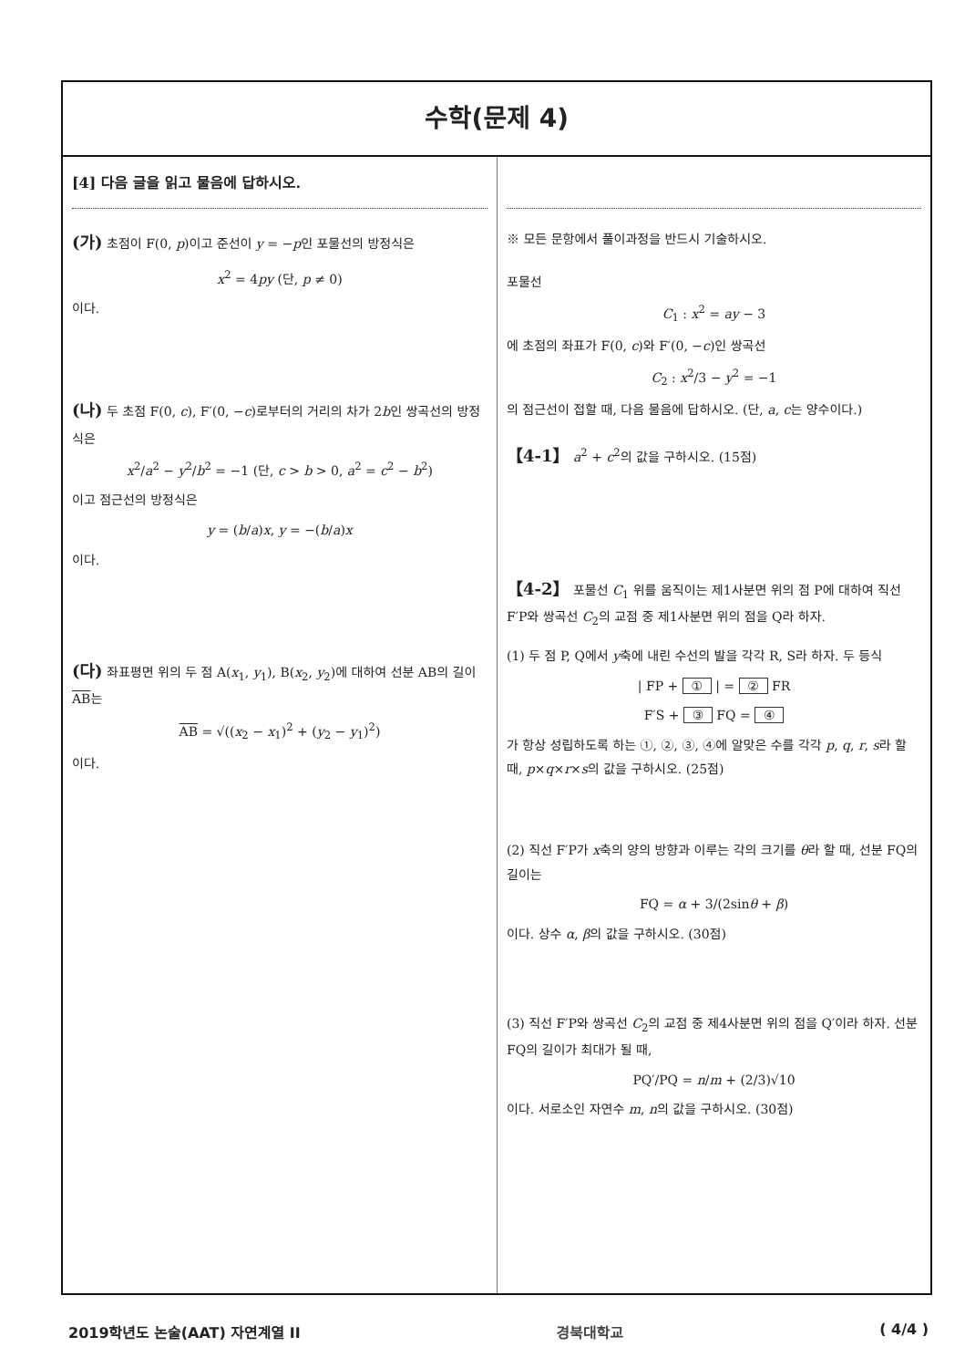수학(문제 4)
[4] 다음 글을 읽고 물음에 답하시오.
(가) 초점이 F(0, p)이고 준선이 y = −p인 포물선의 방정식은
x<sup>2</sup> = 4py (단, p ≠ 0)
이다.
(나) 두 초점 F(0, c), F′(0, −c)로부터의 거리의 차가 2b인 쌍곡선의 방정식은
x<sup>2</sup>/a<sup>2</sup> − y<sup>2</sup>/b<sup>2</sup> = −1 (단, c > b > 0, a<sup>2</sup> = c<sup>2</sup> − b<sup>2</sup>)
이고 점근선의 방정식은
y = (b/a)x, y = −(b/a)x
이다.
(다) 좌표평면 위의 두 점 A(x<sub>1</sub>, y<sub>1</sub>), B(x<sub>2</sub>, y<sub>2</sub>)에 대하여 선분 AB의 길이 AB는
AB = √((x<sub>2</sub> − x<sub>1</sub>)<sup>2</sup> + (y<sub>2</sub> − y<sub>1</sub>)<sup>2</sup>)
이다.
※ 모든 문항에서 풀이과정을 반드시 기술하시오.
포물선
C<sub>1</sub> : x<sup>2</sup> = ay − 3
에 초점의 좌표가 F(0, c)와 F′(0, −c)인 쌍곡선
C<sub>2</sub> : x<sup>2</sup>/3 − y<sup>2</sup> = −1
의 점근선이 접할 때, 다음 물음에 답하시오. (단, a, c는 양수이다.)
【4-1】 a<sup>2</sup> + c<sup>2</sup>의 값을 구하시오. (15점)
【4-2】 포물선 C<sub>1</sub> 위를 움직이는 제1사분면 위의 점 P에 대하여 직선 F′P와 쌍곡선 C<sub>2</sub>의 교점 중 제1사분면 위의 점을 Q라 하자.
(1) 두 점 P, Q에서 y축에 내린 수선의 발을 각각 R, S라 하자. 두 등식
| FP + ① | = ② FR
F′S + ③ FQ = ④
가 항상 성립하도록 하는 ①, ②, ③, ④에 알맞은 수를 각각 p, q, r, s라 할 때, p×q×r×s의 값을 구하시오. (25점)
(2) 직선 F′P가 x축의 양의 방향과 이루는 각의 크기를 θ라 할 때, 선분 FQ의 길이는
FQ = α + 3/(2sinθ + β)
이다. 상수 α, β의 값을 구하시오. (30점)
(3) 직선 F′P와 쌍곡선 C<sub>2</sub>의 교점 중 제4사분면 위의 점을 Q′이라 하자. 선분 FQ의 길이가 최대가 될 때,
PQ′/PQ = n/m + (2/3)√10
이다. 서로소인 자연수 m, n의 값을 구하시오. (30점)
2019학년도 논술(AAT) 자연계열 II 경북대학교 ( 4/4 )